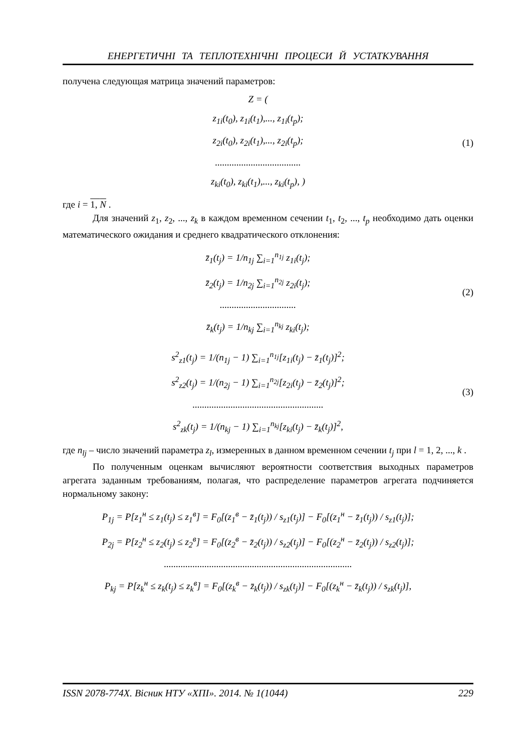ЕНЕРГЕТИЧНІ ТА ТЕПЛОТЕХНІЧНІ ПРОЦЕСИ Й УСТАТКУВАННЯ
получена следующая матрица значений параметров:
Z = (
z<sub>1i</sub>(t<sub>0</sub>), z<sub>1i</sub>(t<sub>1</sub>),..., z<sub>1i</sub>(t<sub>p</sub>);
z<sub>2i</sub>(t<sub>0</sub>), z<sub>2i</sub>(t<sub>1</sub>),..., z<sub>2i</sub>(t<sub>p</sub>);
....................................
z<sub>ki</sub>(t<sub>0</sub>), z<sub>ki</sub>(t<sub>1</sub>),..., z<sub>ki</sub>(t<sub>p</sub>), )
(1)
где i = 1, N .
Для значений z<sub>1</sub>, z<sub>2</sub>, ..., z<sub>k</sub> в каждом временном сечении t<sub>1</sub>, t<sub>2</sub>, ..., t<sub>p</sub> необходимо дать оценки математического ожидания и среднего квадратического отклонения:
z̄<sub>1</sub>(t<sub>j</sub>) = 1/n<sub>1j</sub> ∑<sub>i=1</sub><sup>n<sub>1j</sub></sup> z<sub>1i</sub>(t<sub>j</sub>);
z̄<sub>2</sub>(t<sub>j</sub>) = 1/n<sub>2j</sub> ∑<sub>i=1</sub><sup>n<sub>2j</sub></sup> z<sub>2i</sub>(t<sub>j</sub>);
................................
z̄<sub>k</sub>(t<sub>j</sub>) = 1/n<sub>kj</sub> ∑<sub>i=1</sub><sup>n<sub>kj</sub></sup> z<sub>ki</sub>(t<sub>j</sub>);
(2)
s<sup>2</sup><sub>z1</sub>(t<sub>j</sub>) = 1/(n<sub>1j</sub> − 1) ∑<sub>i=1</sub><sup>n<sub>1j</sub></sup>[z<sub>1i</sub>(t<sub>j</sub>) − z̄<sub>1</sub>(t<sub>j</sub>)]<sup>2</sup>;
s<sup>2</sup><sub>z2</sub>(t<sub>j</sub>) = 1/(n<sub>2j</sub> − 1) ∑<sub>i=1</sub><sup>n<sub>2j</sub></sup>[z<sub>2i</sub>(t<sub>j</sub>) − z̄<sub>2</sub>(t<sub>j</sub>)]<sup>2</sup>;
.......................................................
s<sup>2</sup><sub>zk</sub>(t<sub>j</sub>) = 1/(n<sub>kj</sub> − 1) ∑<sub>i=1</sub><sup>n<sub>kj</sub></sup>[z<sub>ki</sub>(t<sub>j</sub>) − z̄<sub>k</sub>(t<sub>j</sub>)]<sup>2</sup>,
(3)
где n<sub>lj</sub> – число значений параметра z<sub>l</sub>, измеренных в данном временном сечении t<sub>j</sub> при l = 1, 2, ..., k .
По полученным оценкам вычисляют вероятности соответствия выходных параметров агрегата заданным требованиям, полагая, что распределение параметров агрегата подчиняется нормальному закону:
P<sub>1j</sub> = P[z<sub>1</sub><sup>н</sup> ≤ z<sub>1</sub>(t<sub>j</sub>) ≤ z<sub>1</sub><sup>в</sup>] = F<sub>0</sub>[(z<sub>1</sub><sup>в</sup> − z̄<sub>1</sub>(t<sub>j</sub>)) / s<sub>z1</sub>(t<sub>j</sub>)] − F<sub>0</sub>[(z<sub>1</sub><sup>н</sup> − z̄<sub>1</sub>(t<sub>j</sub>)) / s<sub>z1</sub>(t<sub>j</sub>)];
P<sub>2j</sub> = P[z<sub>2</sub><sup>н</sup> ≤ z<sub>2</sub>(t<sub>j</sub>) ≤ z<sub>2</sub><sup>в</sup>] = F<sub>0</sub>[(z<sub>2</sub><sup>в</sup> − z̄<sub>2</sub>(t<sub>j</sub>)) / s<sub>z2</sub>(t<sub>j</sub>)] − F<sub>0</sub>[(z<sub>2</sub><sup>н</sup> − z̄<sub>2</sub>(t<sub>j</sub>)) / s<sub>z2</sub>(t<sub>j</sub>)];
...............................................................................
P<sub>kj</sub> = P[z<sub>k</sub><sup>н</sup> ≤ z<sub>k</sub>(t<sub>j</sub>) ≤ z<sub>k</sub><sup>в</sup>] = F<sub>0</sub>[(z<sub>k</sub><sup>в</sup> − z̄<sub>k</sub>(t<sub>j</sub>)) / s<sub>zk</sub>(t<sub>j</sub>)] − F<sub>0</sub>[(z<sub>k</sub><sup>н</sup> − z̄<sub>k</sub>(t<sub>j</sub>)) / s<sub>zk</sub>(t<sub>j</sub>)],
ISSN 2078-774X. Вісник НТУ «ХПІ». 2014. № 1(1044) 229